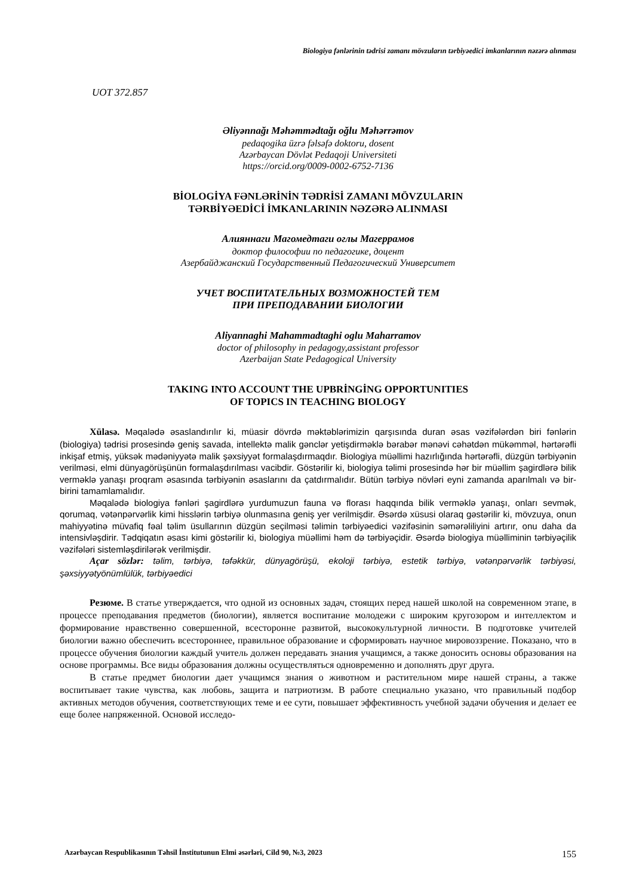Biologiya fənlərinin tədrisi zamanı mövzuların tərbiyəedici imkanlarının nəzərə alınması
UOT 372.857
Əliyənnağı Məhəmmədtağı oğlu Məhərrəmov
pedaqogika üzrə fəlsəfə doktoru, dosent
Azərbaycan Dövlət Pedaqoji Universiteti
https://orcid.org/0009-0002-6752-7136
BİOLOGİYA FƏNLƏRİNİN TƏDRİSİ ZAMANI MÖVZULARIN
TƏRBİYƏEDİCİ İMKANLARININ NƏZƏRƏ ALINMASI
Алияннаги Магомедтаги оглы Магеррамов
доктор философии по педагогике, доцент
Азербайджанский Государственный Педагогический Университет
УЧЕТ ВОСПИТАТЕЛЬНЫХ ВОЗМОЖНОСТЕЙ ТЕМ
ПРИ ПРЕПОДАВАНИИ БИОЛОГИИ
Aliyannaghi Mahammadtaghi oglu Maharramov
doctor of philosophy in pedagogy,assistant professor
Azerbaijan State Pedagogical University
TAKING INTO ACCOUNT THE UPBRİNGİNG OPPORTUNITIES
OF TOPICS IN TEACHING BIOLOGY
Xülasə. Məqalədə əsaslandırılır ki, müasir dövrdə məktəblərimizin qarşısında duran əsas vəzifələrdən biri fənlərin (biologiya) tədrisi prosesində geniş savada, intellektə malik gənclər yetişdirməklə bərabər mənəvi cəhətdən mükəmməl, hərtərəfli inkişaf etmiş, yüksək mədəniyyətə malik şəxsiyyət formalaşdırmaqdır. Biologiya müəllimi hazırlığında hərtərəfli, düzgün tərbiyənin verilməsi, elmi dünyagörüşünün formalaşdırılması vacibdir. Göstərilir ki, biologiya təlimi prosesində hər bir müəllim şagirdlərə bilik verməklə yanaşı proqram əsasında tərbiyənin əsaslarını da çatdırmalıdır. Bütün tərbiyə növləri eyni zamanda aparılmalı və bir-birini tamamlamalıdır.
Məqalədə biologiya fənləri şagirdlərə yurdumuzun fauna və florası haqqında bilik verməklə yanaşı, onları sevmək, qorumaq, vətənpərvərlik kimi hisslərin tərbiyə olunmasına geniş yer verilmişdir. Əsərdə xüsusi olaraq gəstərilir ki, mövzuya, onun mahiyyətinə müvafiq fəal təlim üsullarının düzgün seçilməsi təlimin tərbiyəedici vəzifəsinin səmərəliliyini artırır, onu daha da intensivləşdirir. Tədqiqatın əsası kimi göstərilir ki, biologiya müəllimi həm də tərbiyəçidir. Əsərdə biologiya müəlliminin tərbiyəçilik vəzifələri sistemləşdirilərək verilmişdir.
Açar sözlər: təlim, tərbiyə, təfəkkür, dünyagörüşü, ekoloji tərbiyə, estetik tərbiyə, vətənpərvərlik tərbiyəsi, şəxsiyyətyönümlülük, tərbiyəedici
Резюме. В статье утверждается, что одной из основных задач, стоящих перед нашей школой на современном этапе, в процессе преподавания предметов (биологии), является воспитание молодежи с широким кругозором и интеллектом и формирование нравственно совершенной, всесторонне развитой, высококультурной личности. В подготовке учителей биологии важно обеспечить всестороннее, правильное образование и сформировать научное мировоззрение. Показано, что в процессе обучения биологии каждый учитель должен передавать знания учащимся, а также доносить основы образования на основе программы. Все виды образования должны осуществляться одновременно и дополнять друг друга.
В статье предмет биологии дает учащимся знания о животном и растительном мире нашей страны, а также воспитывает такие чувства, как любовь, защита и патриотизм. В работе специально указано, что правильный подбор активных методов обучения, соответствующих теме и ее сути, повышает эффективность учебной задачи обучения и делает ее еще более напряженной. Основой исследо-
Azərbaycan Respublikasının Təhsil İnstitutunun Elmi əsərləri, Cild 90, №3, 2023 155